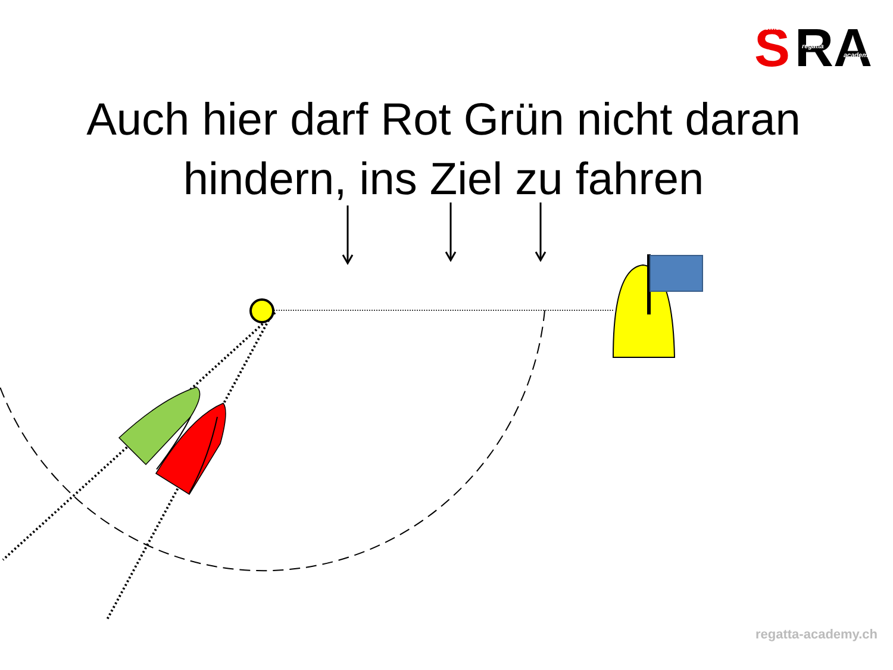S
RA
swiss
regatta
academy
Auch hier darf Rot Grün nicht daran
hindern, ins Ziel zu fahren
regatta-academy.ch